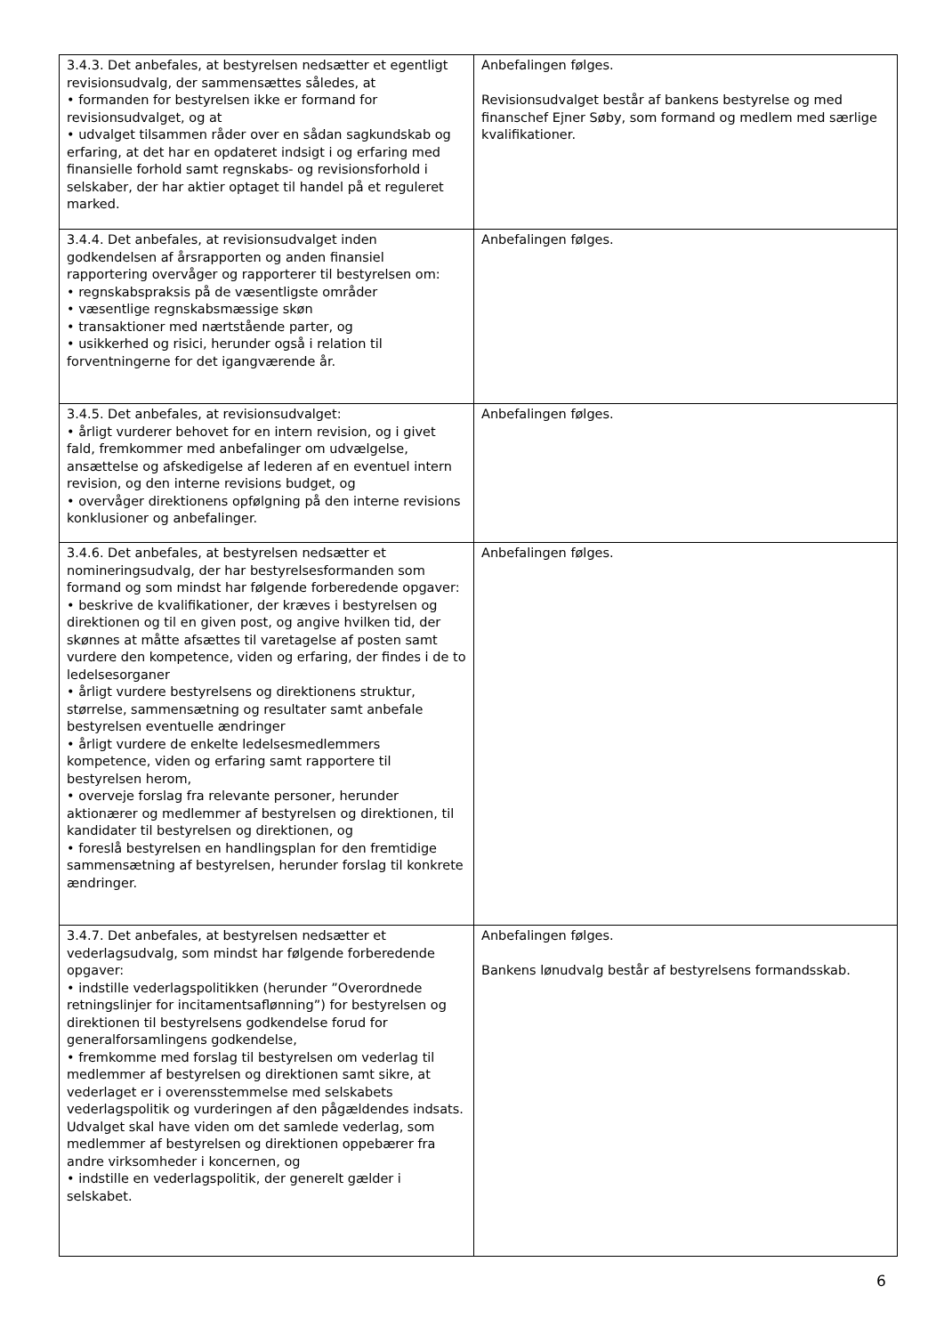| 3.4.3. Det anbefales, at bestyrelsen nedsætter et egentligt revisionsudvalg, der sammensættes således, at • formanden for bestyrelsen ikke er formand for revisionsudvalget, og at • udvalget tilsammen råder over en sådan sagkundskab og erfaring, at det har en opdateret indsigt i og erfaring med finansielle forhold samt regnskabs- og revisionsforhold i selskaber, der har aktier optaget til handel på et reguleret marked. | Anbefalingen følges. Revisionsudvalget består af bankens bestyrelse og med finanschef Ejner Søby, som formand og medlem med særlige kvalifikationer. |
| 3.4.4. Det anbefales, at revisionsudvalget inden godkendelsen af årsrapporten og anden finansiel rapportering overvåger og rapporterer til bestyrelsen om: • regnskabspraksis på de væsentligste områder • væsentlige regnskabsmæssige skøn • transaktioner med nærtstående parter, og • usikkerhed og risici, herunder også i relation til forventningerne for det igangværende år. | Anbefalingen følges. |
| 3.4.5. Det anbefales, at revisionsudvalget: • årligt vurderer behovet for en intern revision, og i givet fald, fremkommer med anbefalinger om udvælgelse, ansættelse og afskedigelse af lederen af en eventuel intern revision, og den interne revisions budget, og • overvåger direktionens opfølgning på den interne revisions konklusioner og anbefalinger. | Anbefalingen følges. |
| 3.4.6. Det anbefales, at bestyrelsen nedsætter et nomineringsudvalg, der har bestyrelsesformanden som formand og som mindst har følgende forberedende opgaver: • beskrive de kvalifikationer, der kræves i bestyrelsen og direktionen og til en given post, og angive hvilken tid, der skønnes at måtte afsættes til varetagelse af posten samt vurdere den kompetence, viden og erfaring, der findes i de to ledelsesorganer • årligt vurdere bestyrelsens og direktionens struktur, størrelse, sammensætning og resultater samt anbefale bestyrelsen eventuelle ændringer • årligt vurdere de enkelte ledelsesmedlemmers kompetence, viden og erfaring samt rapportere til bestyrelsen herom, • overveje forslag fra relevante personer, herunder aktionærer og medlemmer af bestyrelsen og direktionen, til kandidater til bestyrelsen og direktionen, og • foreslå bestyrelsen en handlingsplan for den fremtidige sammensætning af bestyrelsen, herunder forslag til konkrete ændringer. | Anbefalingen følges. |
| 3.4.7. Det anbefales, at bestyrelsen nedsætter et vederlagsudvalg, som mindst har følgende forberedende opgaver: • indstille vederlagspolitikken (herunder ”Overordnede retningslinjer for incitamentsaflønning”) for bestyrelsen og direktionen til bestyrelsens godkendelse forud for generalforsamlingens godkendelse, • fremkomme med forslag til bestyrelsen om vederlag til medlemmer af bestyrelsen og direktionen samt sikre, at vederlaget er i overensstemmelse med selskabets vederlagspolitik og vurderingen af den pågældendes indsats. Udvalget skal have viden om det samlede vederlag, som medlemmer af bestyrelsen og direktionen oppebærer fra andre virksomheder i koncernen, og • indstille en vederlagspolitik, der generelt gælder i selskabet. | Anbefalingen følges. Bankens lønudvalg består af bestyrelsens formandsskab. |
6